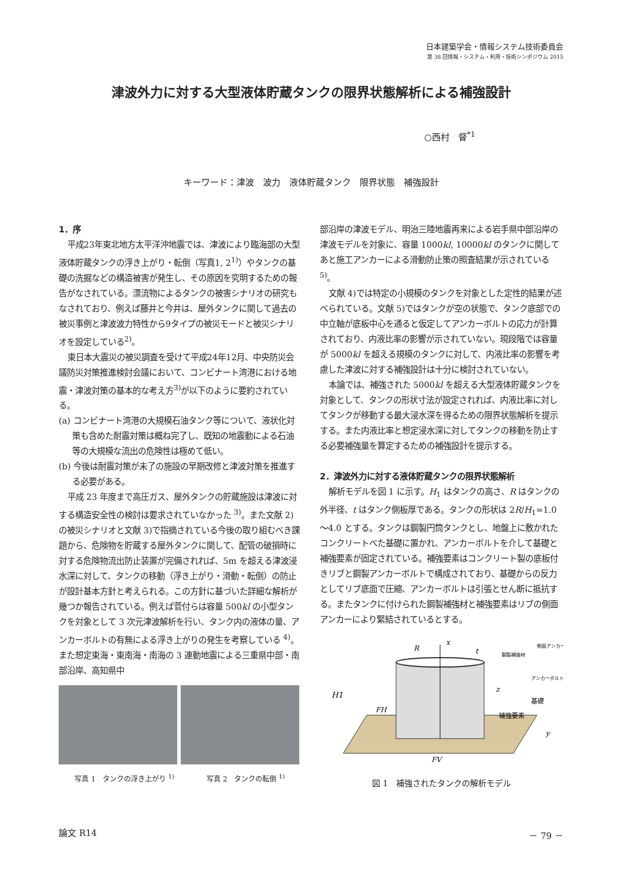日本建築学会・情報システム技術委員会
第 38 回情報・システム・利用・技術シンポジウム 2015
津波外力に対する大型液体貯蔵タンクの限界状態解析による補強設計
○西村　督<sup>*1</sup>
キーワード：津波　波力　液体貯蔵タンク　限界状態　補強設計
1．序
平成23年東北地方太平洋沖地震では、津波により臨海部の大型液体貯蔵タンクの浮き上がり・転倒（写真1, 2<sup>1)</sup>）やタンクの基礎の洗掘などの構造被害が発生し、その原因を究明するための報告がなされている。漂流物によるタンクの被害シナリオの研究もなされており、例えば藤井と今井は、屋外タンクに関して過去の被災事例と津波波力特性から9タイプの被災モードと被災シナリオを設定している<sup>2)</sup>。
東日本大震災の被災調査を受けて平成24年12月、中央防災会議防災対策推進検討会議において、コンビナート湾港における地震・津波対策の基本的な考え方<sup>3)</sup>が以下のように要約されている。
(a) コンビナート湾港の大規模石油タンク等について、液状化対策も含めた耐震対策は概ね完了し、既知の地震動による石油等の大規模な流出の危険性は極めて低い。
(b) 今後は耐震対策が未了の施設の早期改修と津波対策を推進する必要がある。
平成 23 年度まで高圧ガス、屋外タンクの貯蔵施設は津波に対する構造安全性の検討は要求されていなかった <sup>3)</sup>。また文献 2)の被災シナリオと文献 3)で指摘されている今後の取り組むべき課題から、危険物を貯蔵する屋外タンクに関して、配管の破損時に対する危険物流出防止装置が完備されれば、5m を超える津波浸水深に対して、タンクの移動（浮き上がり・滑動・転倒）の防止が設計基本方針と考えられる。この方針に基づいた詳細な解析が幾つか報告されている。例えば菅付らは容量 500kl の小型タンクを対象として 3 次元津波解析を行い、タンク内の液体の量、アンカーボルトの有無による浮き上がりの発生を考察している <sup>4)</sup>。また想定東海・東南海・南海の 3 連動地震による三重県中部・南部沿岸、高知県中
写真 1　タンクの浮き上がり <sup>1)</sup> 写真 2　タンクの転倒 <sup>1)</sup>
部沿岸の津波モデル、明治三陸地震再来による岩手県中部沿岸の津波モデルを対象に、容量 1000kl, 10000kl のタンクに関してあと施工アンカーによる滑動防止策の照査結果が示されている <sup>5)</sup>。
文献 4)では特定の小規模のタンクを対象とした定性的結果が述べられている。文献 5)ではタンクが空の状態で、タンク底部での中立軸が底板中心を通ると仮定してアンカーボルトの応力が計算されており、内液比率の影響が示されていない。現段階では容量が 5000kl を超える規模のタンクに対して、内液比率の影響を考慮した津波に対する補強設計は十分に検討されていない。
本論では、補強された 5000kl を超える大型液体貯蔵タンクを対象として、タンクの形状寸法が設定されれば、内液比率に対してタンクが移動する最大浸水深を得るための限界状態解析を提示する。また内液比率と想定浸水深に対してタンクの移動を防止する必要補強量を算定するための補強設計を提示する。
2．津波外力に対する液体貯蔵タンクの限界状態解析
解析モデルを図 1 に示す。H<sub>1</sub> はタンクの高さ、R はタンクの外半径、t はタンク側板厚である。タンクの形状は 2R/H<sub>1</sub>=1.0～4.0 とする。タンクは鋼製円筒タンクとし、地盤上に敷かれたコンクリートべた基礎に置かれ、アンカーボルトを介して基礎と補強要素が固定されている。補強要素はコンクリート製の底板付きリブと鋼製アンカーボルトで構成されており、基礎からの反力としてリブ底面で圧縮、アンカーボルトは引張とせん断に抵抗する。またタンクに付けられた鋼製補強材と補強要素はリブの側面アンカーにより緊結されているとする。
H1
R
t
x
z
y
FH
FV
補強要素
基礎
鋼製補強材
側面アンカー
アンカーボルト
図 1　補強されたタンクの解析モデル
論文 R14 － 79 －